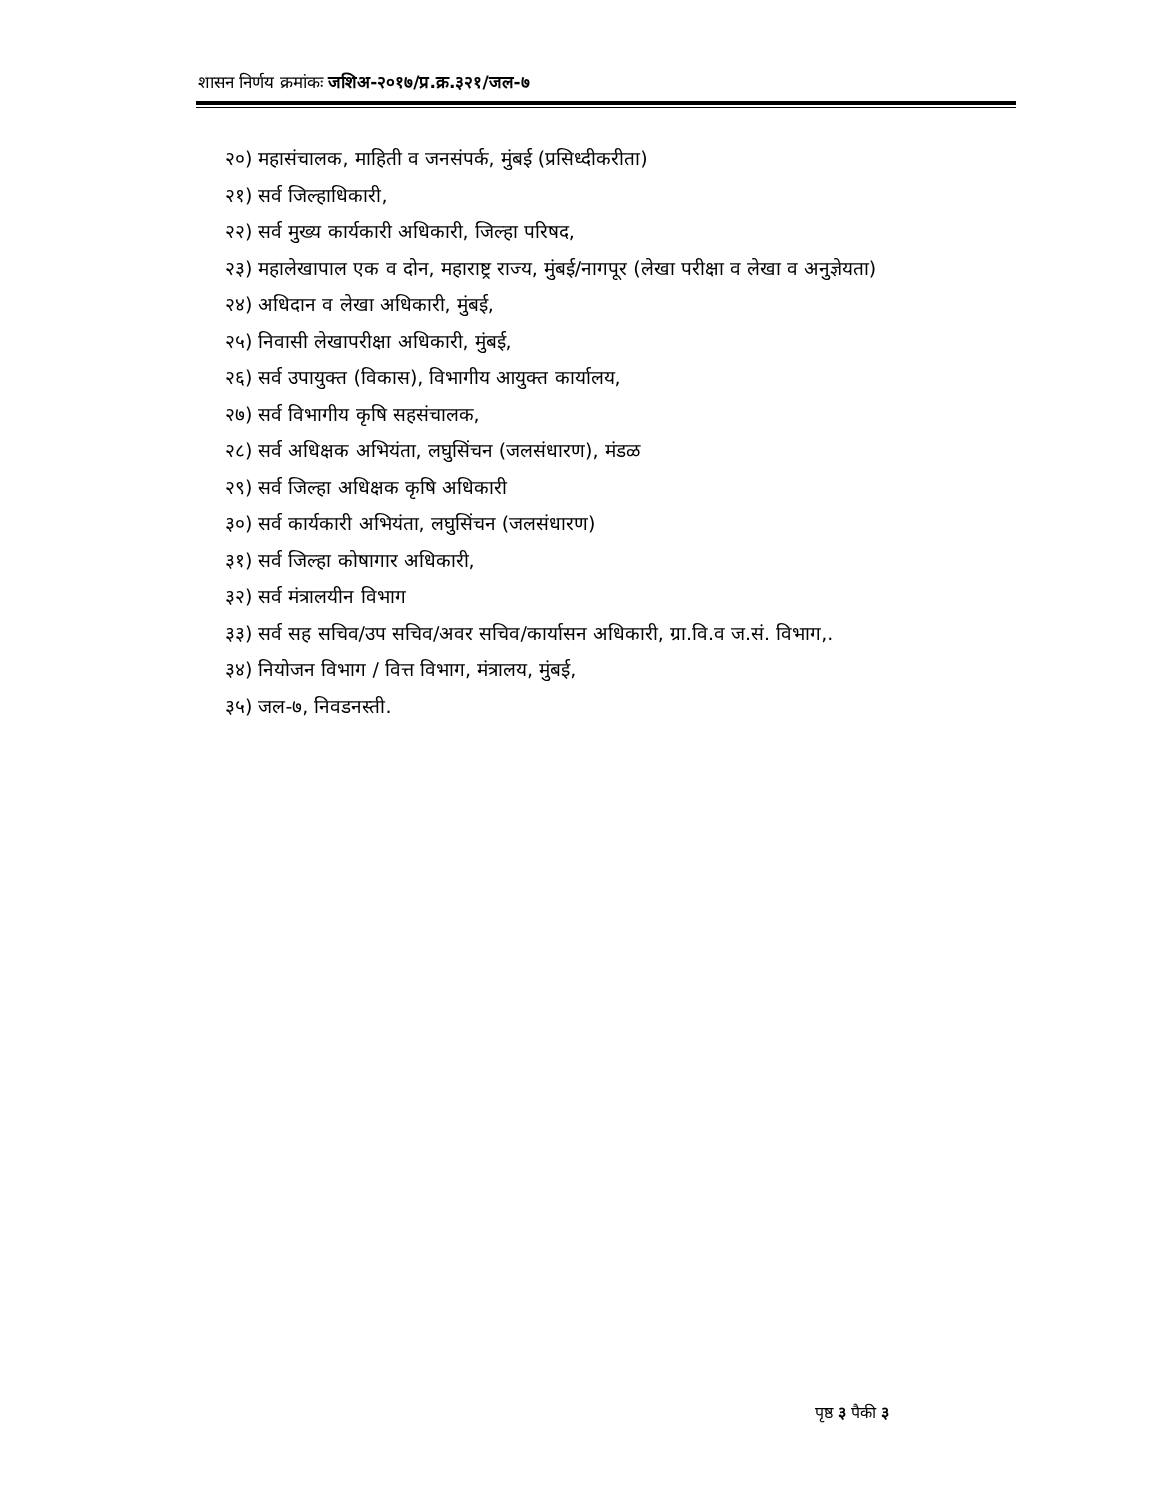शासन निर्णय क्रमांकः जशिअ-२०१७/प्र.क्र.३२१/जल-७
२०) महासंचालक, माहिती व जनसंपर्क, मुंबई (प्रसिध्दीकरीता)
२१) सर्व जिल्हाधिकारी,
२२) सर्व मुख्य कार्यकारी अधिकारी, जिल्हा परिषद,
२३) महालेखापाल एक व दोन, महाराष्ट्र राज्य, मुंबई/नागपूर (लेखा परीक्षा व लेखा व अनुज्ञेयता)
२४) अधिदान व लेखा अधिकारी, मुंबई,
२५) निवासी लेखापरीक्षा अधिकारी, मुंबई,
२६) सर्व उपायुक्त (विकास), विभागीय आयुक्त कार्यालय,
२७) सर्व विभागीय कृषि सहसंचालक,
२८) सर्व अधिक्षक अभियंता, लघुसिंचन (जलसंधारण), मंडळ
२९) सर्व जिल्हा अधिक्षक कृषि अधिकारी
३०) सर्व कार्यकारी अभियंता, लघुसिंचन (जलसंधारण)
३१) सर्व जिल्हा कोषागार अधिकारी,
३२) सर्व मंत्रालयीन विभाग
३३) सर्व सह सचिव/उप सचिव/अवर सचिव/कार्यासन अधिकारी, ग्रा.वि.व ज.सं. विभाग,.
३४) नियोजन विभाग / वित्त विभाग, मंत्रालय, मुंबई,
३५) जल-७, निवडनस्ती.
पृष्ठ ३ पैकी ३